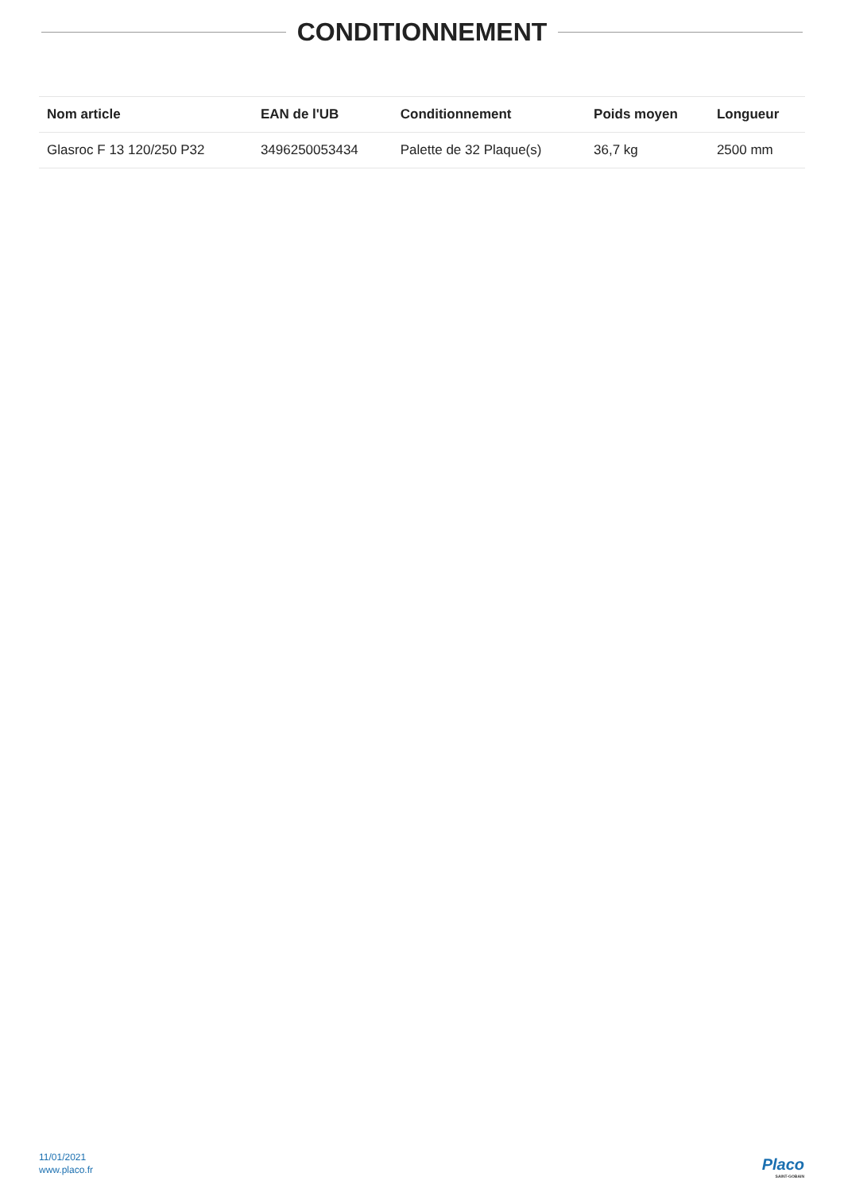CONDITIONNEMENT
| Nom article | EAN de l'UB | Conditionnement | Poids moyen | Longueur |
| --- | --- | --- | --- | --- |
| Glasroc F 13 120/250 P32 | 3496250053434 | Palette de 32 Plaque(s) | 36,7 kg | 2500 mm |
11/01/2021
www.placo.fr
Placo
SAINT-GOBAIN